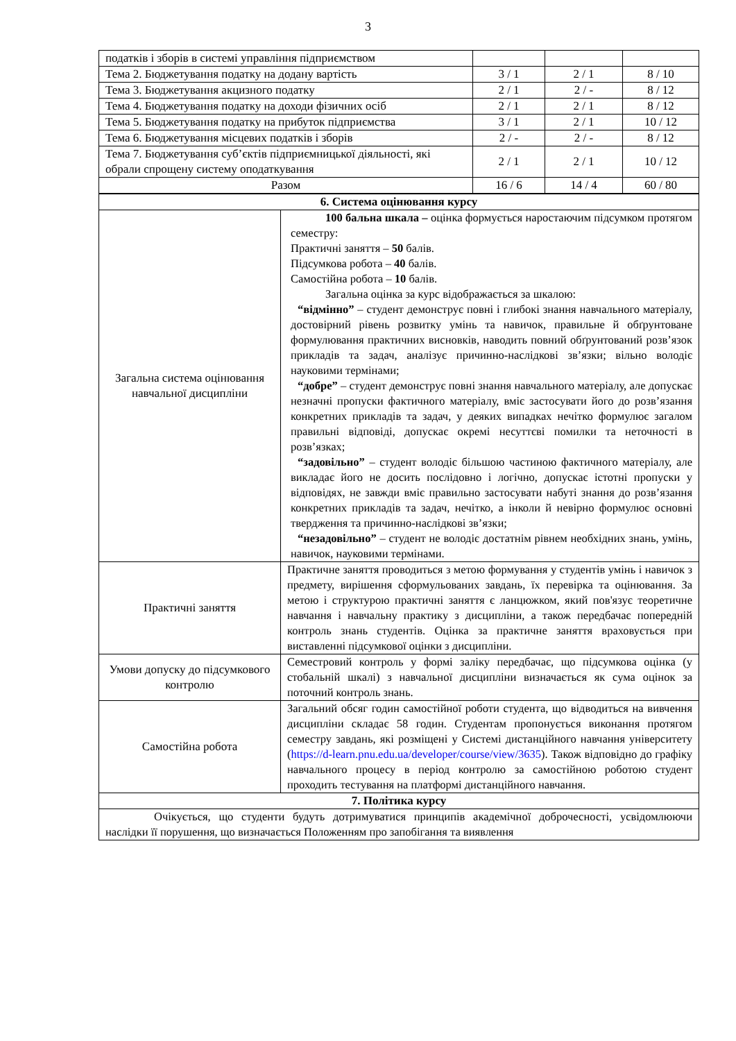3
| податків і зборів в системі управління підприємством | | | |
| Тема 2. Бюджетування податку на додану вартість | 3 / 1 | 2 / 1 | 8 / 10 |
| Тема 3. Бюджетування акцизного податку | 2 / 1 | 2 / - | 8 / 12 |
| Тема 4. Бюджетування податку на доходи фізичних осіб | 2 / 1 | 2 / 1 | 8 / 12 |
| Тема 5. Бюджетування податку на прибуток підприємства | 3 / 1 | 2 / 1 | 10 / 12 |
| Тема 6. Бюджетування місцевих податків і зборів | 2 / - | 2 / - | 8 / 12 |
| Тема 7. Бюджетування суб’єктів підприємницької діяльності, які обрали спрощену систему оподаткування | 2 / 1 | 2 / 1 | 10 / 12 |
| Разом | 16 / 6 | 14 / 4 | 60 / 80 |
| 6. Система оцінювання курсу | |
| Загальна система оцінювання навчальної дисципліни | 100 бальна шкала – оцінка формується наростаючим підсумком протягом семестру: Практичні заняття – 50 балів. Підсумкова робота – 40 балів. Самостійна робота – 10 балів. Загальна оцінка за курс відображається за шкалою: “відмінно” – студент демонструє повні і глибокі знання навчального матеріалу, достовірний рівень розвитку умінь та навичок, правильне й обґрунтоване формулювання практичних висновків, наводить повний обґрунтований розв’язок прикладів та задач, аналізує причинно-наслідкові зв’язки; вільно володіє науковими термінами; “добре” – студент демонструє повні знання навчального матеріалу, але допускає незначні пропуски фактичного матеріалу, вміє застосувати його до розв’язання конкретних прикладів та задач, у деяких випадках нечітко формулює загалом правильні відповіді, допускає окремі несуттєві помилки та неточності в розв’язках; “задовільно” – студент володіє більшою частиною фактичного матеріалу, але викладає його не досить послідовно і логічно, допускає істотні пропуски у відповідях, не завжди вміє правильно застосувати набуті знання до розв’язання конкретних прикладів та задач, нечітко, а інколи й невірно формулює основні твердження та причинно-наслідкові зв’язки; “незадовільно” – студент не володіє достатнім рівнем необхідних знань, умінь, навичок, науковими термінами. |
| Практичні заняття | Практичне заняття проводиться з метою формування у студентів умінь і навичок з предмету, вирішення сформульованих завдань, їх перевірка та оцінювання. За метою і структурою практичні заняття є ланцюжком, який пов'язує теоретичне навчання і навчальну практику з дисципліни, а також передбачає попередній контроль знань студентів. Оцінка за практичне заняття враховується при виставленні підсумкової оцінки з дисципліни. |
| Умови допуску до підсумкового контролю | Семестровий контроль у формі заліку передбачає, що підсумкова оцінка (у стобальній шкалі) з навчальної дисципліни визначається як сума оцінок за поточний контроль знань. |
| Самостійна робота | Загальний обсяг годин самостійної роботи студента, що відводиться на вивчення дисципліни складає 58 годин. Студентам пропонується виконання протягом семестру завдань, які розміщені у Системі дистанційного навчання університету ( https://d-learn.pnu.edu.ua/developer/course/view/3635 ). Також відповідно до графіку навчального процесу в період контролю за самостійною роботою студент проходить тестування на платформі дистанційного навчання. |
| 7. Політика курсу | |
| Очікується, що студенти будуть дотримуватися принципів академічної доброчесності, усвідомлюючи наслідки її порушення, що визначається Положенням про запобігання та виявлення | |